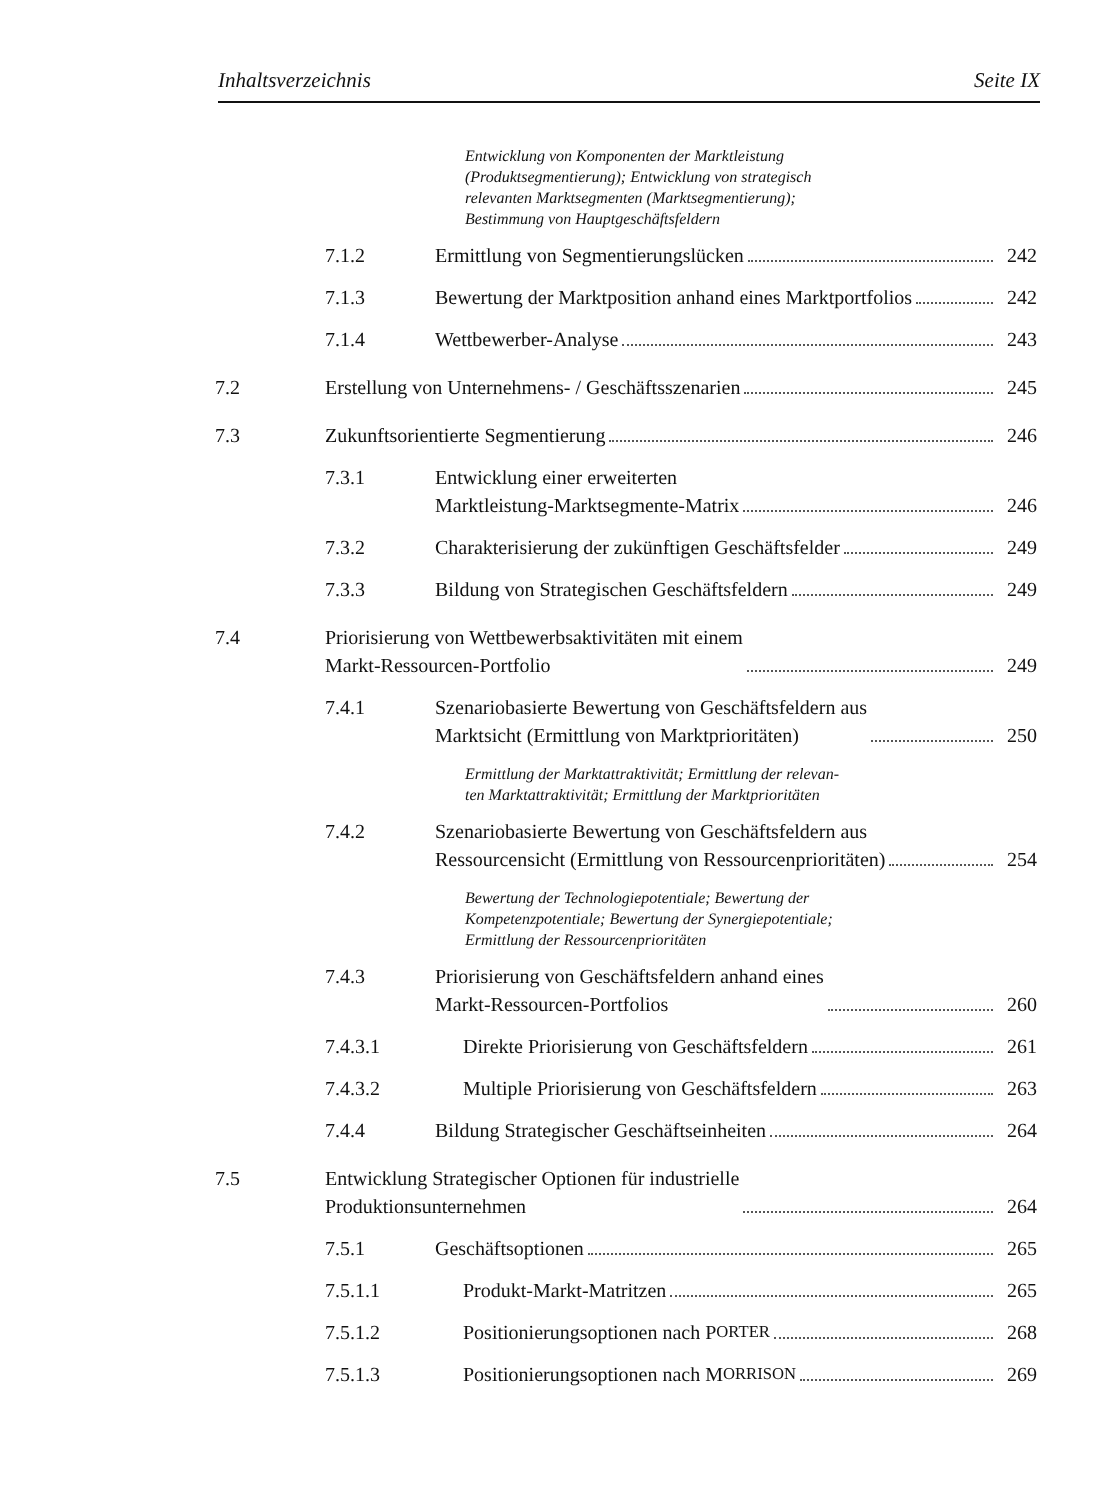Inhaltsverzeichnis Seite IX
Entwicklung von Komponenten der Marktleistung
(Produktsegmentierung); Entwicklung von strategisch
relevanten Marktsegmenten (Marktsegmentierung);
Bestimmung von Hauptgeschäftsfeldern
7.1.2 Ermittlung von Segmentierungslücken 242
7.1.3 Bewertung der Marktposition anhand eines Marktportfolios 242
7.1.4 Wettbewerber-Analyse 243
7.2 Erstellung von Unternehmens- / Geschäftsszenarien 245
7.3 Zukunftsorientierte Segmentierung 246
7.3.1 Entwicklung einer erweiterten
Marktleistung-Marktsegmente-Matrix 246
7.3.2 Charakterisierung der zukünftigen Geschäftsfelder 249
7.3.3 Bildung von Strategischen Geschäftsfeldern 249
7.4 Priorisierung von Wettbewerbsaktivitäten mit einem
Markt-Ressourcen-Portfolio 249
7.4.1 Szenariobasierte Bewertung von Geschäftsfeldern aus
Marktsicht (Ermittlung von Marktprioritäten) 250
Ermittlung der Marktattraktivität; Ermittlung der relevan-
ten Marktattraktivität; Ermittlung der Marktprioritäten
7.4.2 Szenariobasierte Bewertung von Geschäftsfeldern aus
Ressourcensicht (Ermittlung von Ressourcenprioritäten) 254
Bewertung der Technologiepotentiale; Bewertung der
Kompetenzpotentiale; Bewertung der Synergiepotentiale;
Ermittlung der Ressourcenprioritäten
7.4.3 Priorisierung von Geschäftsfeldern anhand eines
Markt-Ressourcen-Portfolios 260
7.4.3.1 Direkte Priorisierung von Geschäftsfeldern 261
7.4.3.2 Multiple Priorisierung von Geschäftsfeldern 263
7.4.4 Bildung Strategischer Geschäftseinheiten 264
7.5 Entwicklung Strategischer Optionen für industrielle
Produktionsunternehmen 264
7.5.1 Geschäftsoptionen 265
7.5.1.1 Produkt-Markt-Matritzen 265
7.5.1.2 Positionierungsoptionen nach P ORTER 268
7.5.1.3 Positionierungsoptionen nach M ORRISON 269